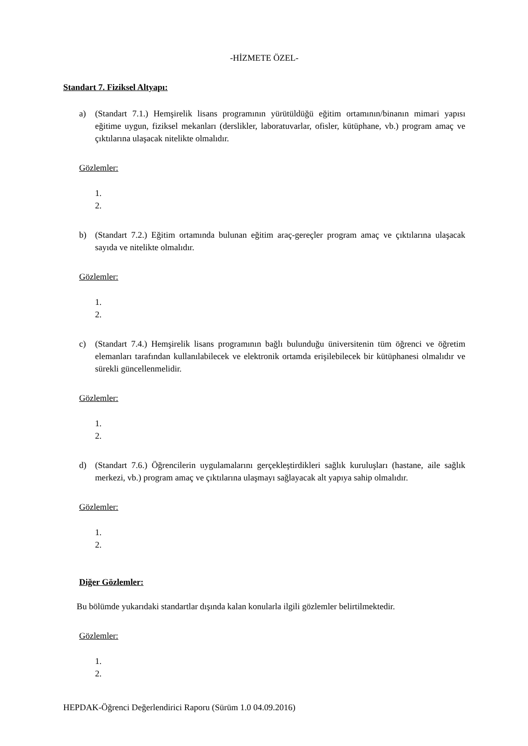-HİZMETE ÖZEL-
Standart 7. Fiziksel Altyapı:
a) (Standart 7.1.) Hemşirelik lisans programının yürütüldüğü eğitim ortamının/binanın mimari yapısı eğitime uygun, fiziksel mekanları (derslikler, laboratuvarlar, ofisler, kütüphane, vb.) program amaç ve çıktılarına ulaşacak nitelikte olmalıdır.
Gözlemler:
1.
2.
b) (Standart 7.2.) Eğitim ortamında bulunan eğitim araç-gereçler program amaç ve çıktılarına ulaşacak sayıda ve nitelikte olmalıdır.
Gözlemler:
1.
2.
c) (Standart 7.4.) Hemşirelik lisans programının bağlı bulunduğu üniversitenin tüm öğrenci ve öğretim elemanları tarafından kullanılabilecek ve elektronik ortamda erişilebilecek bir kütüphanesi olmalıdır ve sürekli güncellenmelidir.
Gözlemler:
1.
2.
d) (Standart 7.6.) Öğrencilerin uygulamalarını gerçekleştirdikleri sağlık kuruluşları (hastane, aile sağlık merkezi, vb.) program amaç ve çıktılarına ulaşmayı sağlayacak alt yapıya sahip olmalıdır.
Gözlemler:
1.
2.
Diğer Gözlemler:
Bu bölümde yukarıdaki standartlar dışında kalan konularla ilgili gözlemler belirtilmektedir.
Gözlemler:
1.
2.
HEPDAK-Öğrenci Değerlendirici Raporu (Sürüm 1.0 04.09.2016)